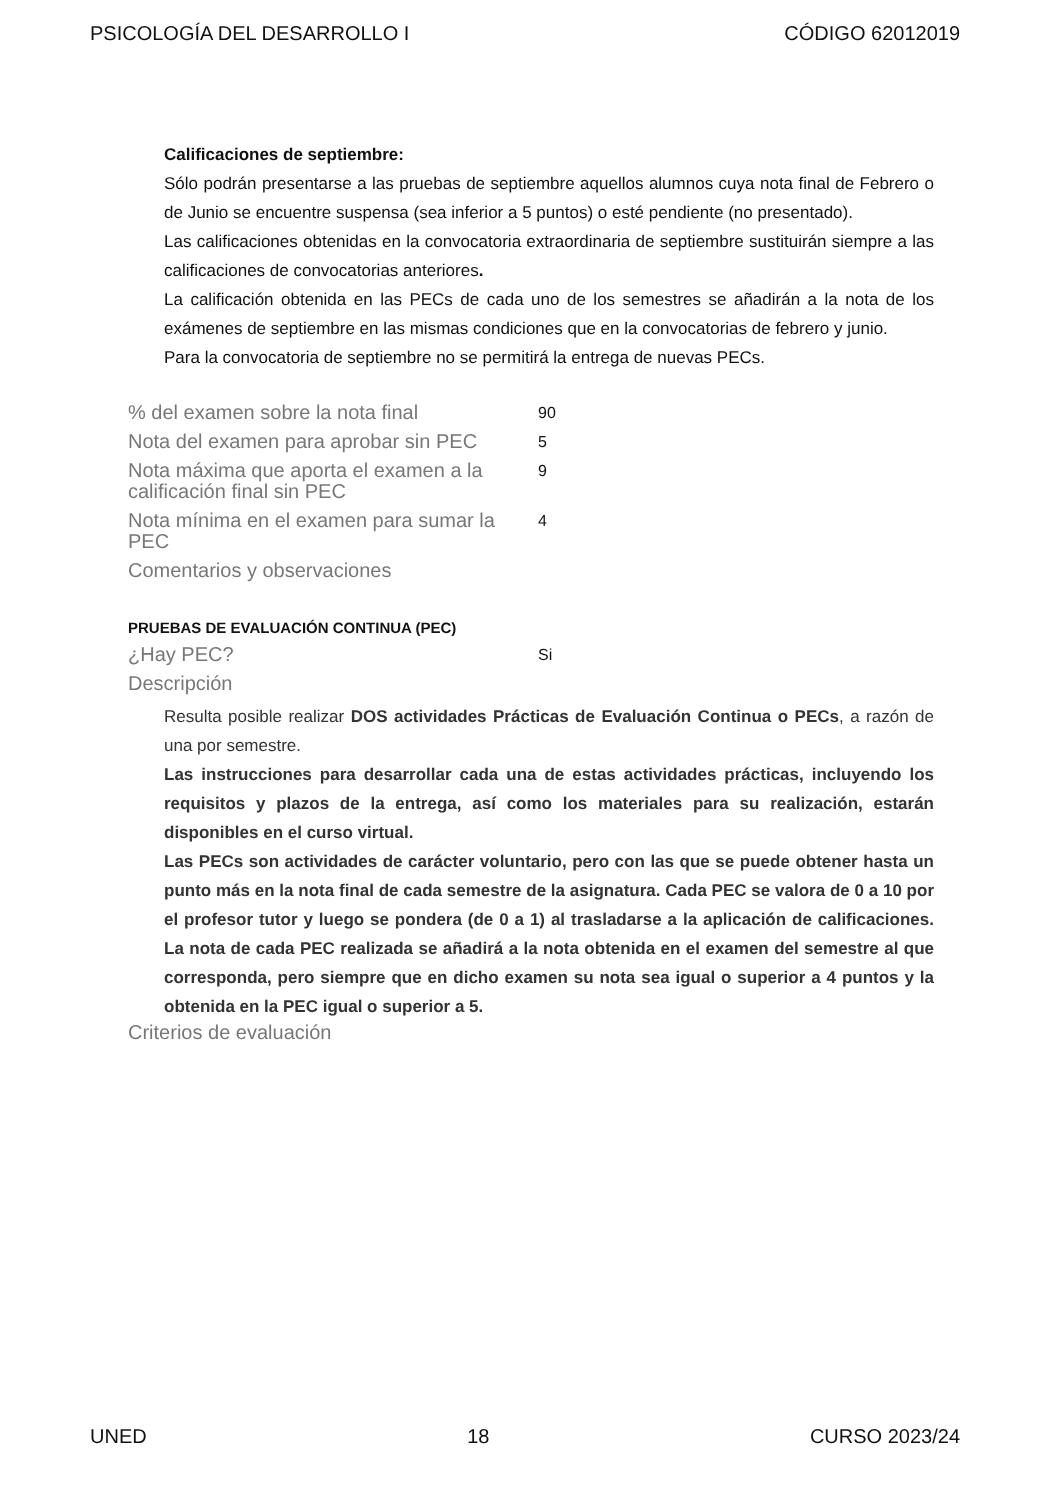PSICOLOGÍA DEL DESARROLLO I CÓDIGO 62012019
Calificaciones de septiembre:
Sólo podrán presentarse a las pruebas de septiembre aquellos alumnos cuya nota final de Febrero o de Junio se encuentre suspensa (sea inferior a 5 puntos) o esté pendiente (no presentado).
Las calificaciones obtenidas en la convocatoria extraordinaria de septiembre sustituirán siempre a las calificaciones de convocatorias anteriores.
La calificación obtenida en las PECs de cada uno de los semestres se añadirán a la nota de los exámenes de septiembre en las mismas condiciones que en la convocatorias de febrero y junio.
Para la convocatoria de septiembre no se permitirá la entrega de nuevas PECs.
| % del examen sobre la nota final | 90 |
| Nota del examen para aprobar sin PEC | 5 |
| Nota máxima que aporta el examen a la calificación final sin PEC | 9 |
| Nota mínima en el examen para sumar la PEC | 4 |
| Comentarios y observaciones | |
PRUEBAS DE EVALUACIÓN CONTINUA (PEC)
| ¿Hay PEC? | Si |
| Descripción | |
Resulta posible realizar DOS actividades Prácticas de Evaluación Continua o PECs, a razón de una por semestre.
Las instrucciones para desarrollar cada una de estas actividades prácticas, incluyendo los requisitos y plazos de la entrega, así como los materiales para su realización, estarán disponibles en el curso virtual.
Las PECs son actividades de carácter voluntario, pero con las que se puede obtener hasta un punto más en la nota final de cada semestre de la asignatura. Cada PEC se valora de 0 a 10 por el profesor tutor y luego se pondera (de 0 a 1) al trasladarse a la aplicación de calificaciones. La nota de cada PEC realizada se añadirá a la nota obtenida en el examen del semestre al que corresponda, pero siempre que en dicho examen su nota sea igual o superior a 4 puntos y la obtenida en la PEC igual o superior a 5.
Criterios de evaluación
UNED 18 CURSO 2023/24